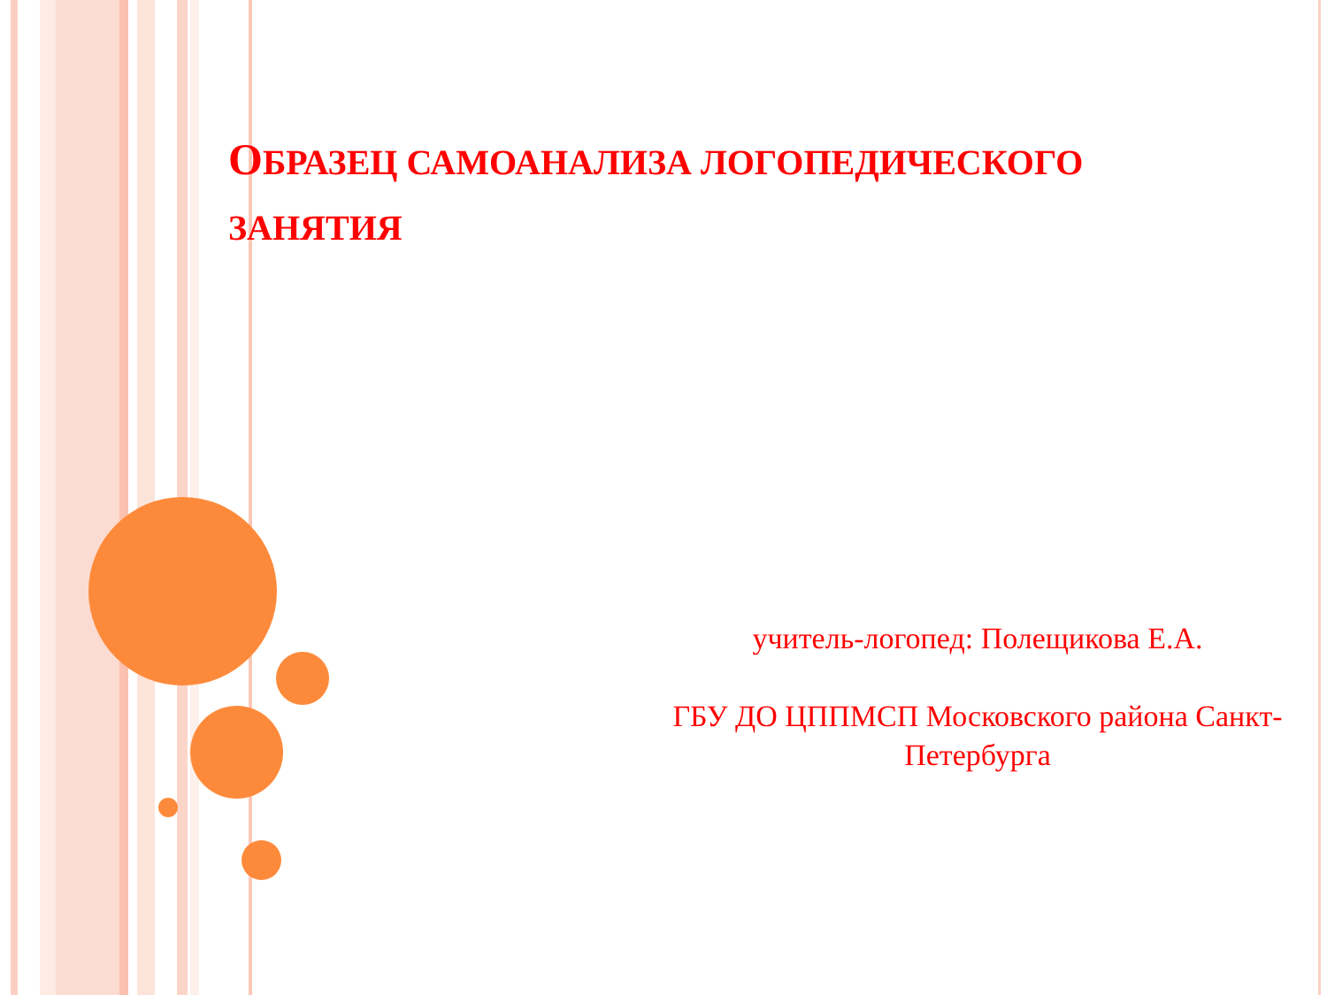ОБРАЗЕЦ САМОАНАЛИЗА ЛОГОПЕДИЧЕСКОГО ЗАНЯТИЯ
учитель-логопед: Полещикова Е.А.
ГБУ ДО ЦППМСП Московского района Санкт-Петербурга